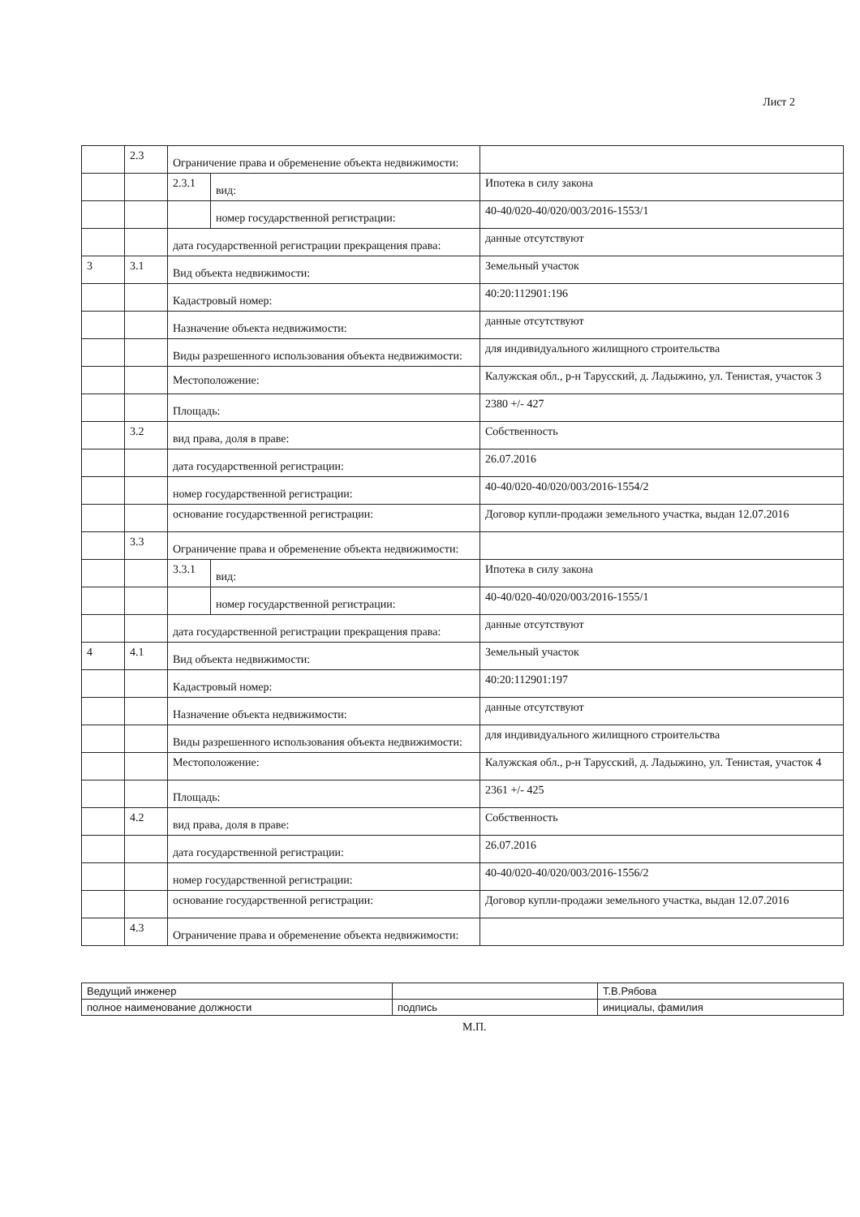Лист 2
| | 2.3 | Ограничение права и обременение объекта недвижимости: | | |
| | | 2.3.1 | вид: | Ипотека в силу закона |
| | | | номер государственной регистрации: | 40-40/020-40/020/003/2016-1553/1 |
| | | дата государственной регистрации прекращения права: | | данные отсутствуют |
| 3 | 3.1 | Вид объекта недвижимости: | | Земельный участок |
| | | Кадастровый номер: | | 40:20:112901:196 |
| | | Назначение объекта недвижимости: | | данные отсутствуют |
| | | Виды разрешенного использования объекта недвижимости: | | для индивидуального жилищного строительства |
| | | Местоположение: | | Калужская обл., р-н Тарусский, д. Ладыжино, ул. Тенистая, участок 3 |
| | | Площадь: | | 2380 +/- 427 |
| | 3.2 | вид права, доля в праве: | | Собственность |
| | | дата государственной регистрации: | | 26.07.2016 |
| | | номер государственной регистрации: | | 40-40/020-40/020/003/2016-1554/2 |
| | | основание государственной регистрации: | | Договор купли-продажи земельного участка, выдан 12.07.2016 |
| | 3.3 | Ограничение права и обременение объекта недвижимости: | | |
| | | 3.3.1 | вид: | Ипотека в силу закона |
| | | | номер государственной регистрации: | 40-40/020-40/020/003/2016-1555/1 |
| | | дата государственной регистрации прекращения права: | | данные отсутствуют |
| 4 | 4.1 | Вид объекта недвижимости: | | Земельный участок |
| | | Кадастровый номер: | | 40:20:112901:197 |
| | | Назначение объекта недвижимости: | | данные отсутствуют |
| | | Виды разрешенного использования объекта недвижимости: | | для индивидуального жилищного строительства |
| | | Местоположение: | | Калужская обл., р-н Тарусский, д. Ладыжино, ул. Тенистая, участок 4 |
| | | Площадь: | | 2361 +/- 425 |
| | 4.2 | вид права, доля в праве: | | Собственность |
| | | дата государственной регистрации: | | 26.07.2016 |
| | | номер государственной регистрации: | | 40-40/020-40/020/003/2016-1556/2 |
| | | основание государственной регистрации: | | Договор купли-продажи земельного участка, выдан 12.07.2016 |
| | 4.3 | Ограничение права и обременение объекта недвижимости: | | |
| Ведущий инженер | | Т.В.Рябова |
| полное наименование должности | подпись | инициалы, фамилия |
М.П.